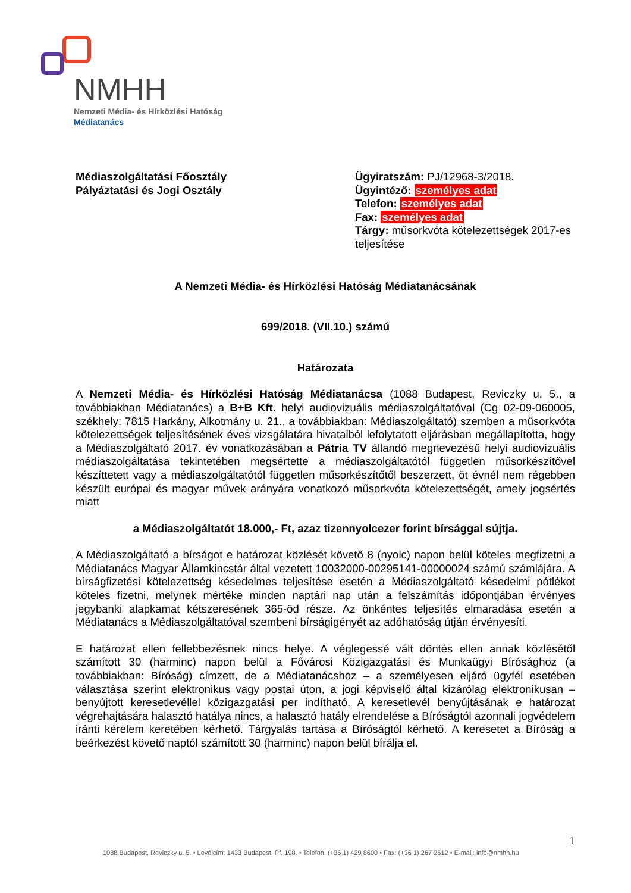NMHH
Nemzeti Média- és Hírközlési Hatóság
Médiatanács
Médiaszolgáltatási Főosztály
Pályáztatási és Jogi Osztály
Ügyiratszám: PJ/12968-3/2018.
Ügyintéző: személyes adat
Telefon: személyes adat
Fax: személyes adat
Tárgy: műsorkvóta kötelezettségek 2017-es teljesítése
A Nemzeti Média- és Hírközlési Hatóság Médiatanácsának
699/2018. (VII.10.) számú
Határozata
A Nemzeti Média- és Hírközlési Hatóság Médiatanácsa (1088 Budapest, Reviczky u. 5., a továbbiakban Médiatanács) a B+B Kft. helyi audiovizuális médiaszolgáltatóval (Cg 02-09-060005, székhely: 7815 Harkány, Alkotmány u. 21., a továbbiakban: Médiaszolgáltató) szemben a műsorkvóta kötelezettségek teljesítésének éves vizsgálatára hivatalból lefolytatott eljárásban megállapította, hogy a Médiaszolgáltató 2017. év vonatkozásában a Pátria TV állandó megnevezésű helyi audiovizuális médiaszolgáltatása tekintetében megsértette a médiaszolgáltatótól független műsorkészítővel készíttetett vagy a médiaszolgáltatótól független műsorkészítőtől beszerzett, öt évnél nem régebben készült európai és magyar művek arányára vonatkozó műsorkvóta kötelezettségét, amely jogsértés miatt
a Médiaszolgáltatót 18.000,- Ft, azaz tizennyolcezer forint bírsággal sújtja.
A Médiaszolgáltató a bírságot e határozat közlését követő 8 (nyolc) napon belül köteles megfizetni a Médiatanács Magyar Államkincstár által vezetett 10032000-00295141-00000024 számú számlájára. A bírságfizetési kötelezettség késedelmes teljesítése esetén a Médiaszolgáltató késedelmi pótlékot köteles fizetni, melynek mértéke minden naptári nap után a felszámítás időpontjában érvényes jegybanki alapkamat kétszeresének 365-öd része. Az önkéntes teljesítés elmaradása esetén a Médiatanács a Médiaszolgáltatóval szembeni bírságigényét az adóhatóság útján érvényesíti.
E határozat ellen fellebbezésnek nincs helye. A véglegessé vált döntés ellen annak közlésétől számított 30 (harminc) napon belül a Fővárosi Közigazgatási és Munkaügyi Bírósághoz (a továbbiakban: Bíróság) címzett, de a Médiatanácshoz – a személyesen eljáró ügyfél esetében választása szerint elektronikus vagy postai úton, a jogi képviselő által kizárólag elektronikusan – benyújtott keresetlevéllel közigazgatási per indítható. A keresetlevél benyújtásának e határozat végrehajtására halasztó hatálya nincs, a halasztó hatály elrendelése a Bíróságtól azonnali jogvédelem iránti kérelem keretében kérhető. Tárgyalás tartása a Bíróságtól kérhető. A keresetet a Bíróság a beérkezést követő naptól számított 30 (harminc) napon belül bírálja el.
1
1088 Budapest, Reviczky u. 5. • Levélcím: 1433 Budapest, Pf. 198. • Telefon: (+36 1) 429 8600 • Fax: (+36 1) 267 2612 • E-mail: info@nmhh.hu